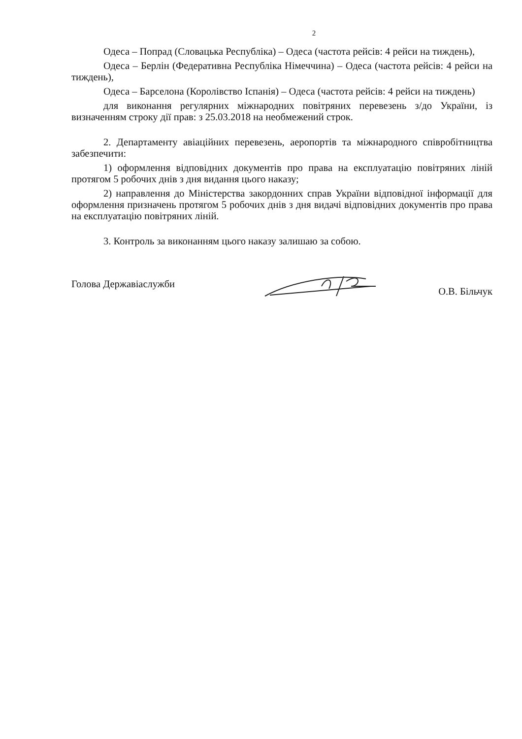2
Одеса – Попрад (Словацька Республіка) – Одеса (частота рейсів: 4 рейси на тиждень),
Одеса – Берлін (Федеративна Республіка Німеччина) – Одеса (частота рейсів: 4 рейси на тиждень),
Одеса – Барселона (Королівство Іспанія) – Одеса (частота рейсів: 4 рейси на тиждень)
для виконання регулярних міжнародних повітряних перевезень з/до України, із визначенням строку дії прав: з 25.03.2018 на необмежений строк.
2. Департаменту авіаційних перевезень, аеропортів та міжнародного співробітництва забезпечити:
1) оформлення відповідних документів про права на експлуатацію повітряних ліній протягом 5 робочих днів з дня видання цього наказу;
2) направлення до Міністерства закордонних справ України відповідної інформації для оформлення призначень протягом 5 робочих днів з дня видачі відповідних документів про права на експлуатацію повітряних ліній.
3. Контроль за виконанням цього наказу залишаю за собою.
Голова Державіаслужби О.В. Більчук